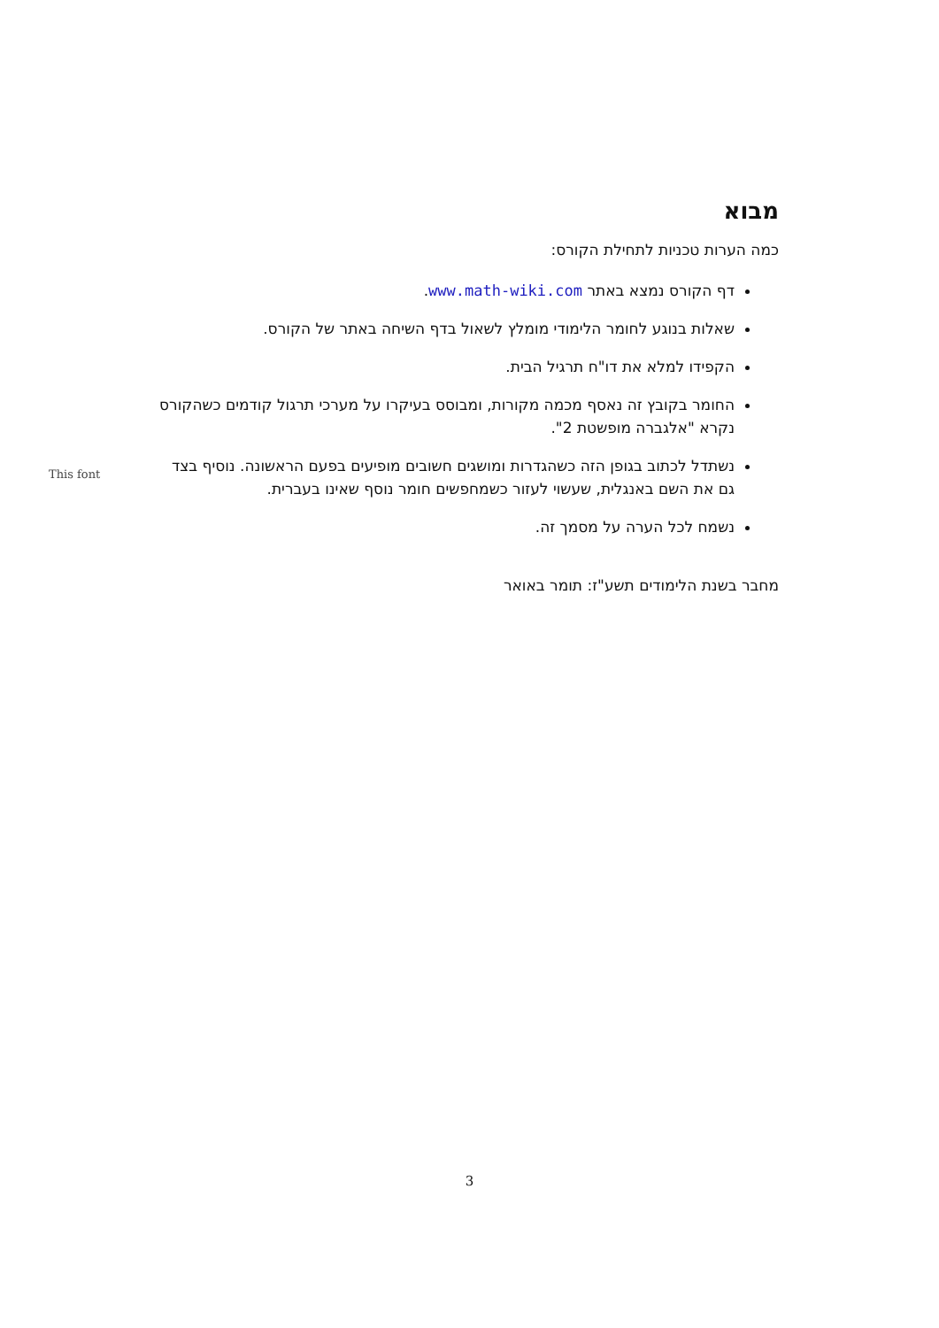מבוא
כמה הערות טכניות לתחילת הקורס:
דף הקורס נמצא באתר www.math-wiki.com.
שאלות בנוגע לחומר הלימודי מומלץ לשאול בדף השיחה באתר של הקורס.
הקפידו למלא את דו"ח תרגיל הבית.
החומר בקובץ זה נאסף מכמה מקורות, ומבוסס בעיקרו על מערכי תרגול קודמים כשהקורס נקרא "אלגברה מופשטת 2".
נשתדל לכתוב בגופן הזה כשהגדרות ומושגים חשובים מופיעים בפעם הראשונה. נוסיף בצד גם את השם באנגלית, שעשוי לעזור כשמחפשים חומר נוסף שאינו בעברית.
נשמח לכל הערה על מסמך זה.
מחבר בשנת הלימודים תשע"ז: תומר באואר
This font
3